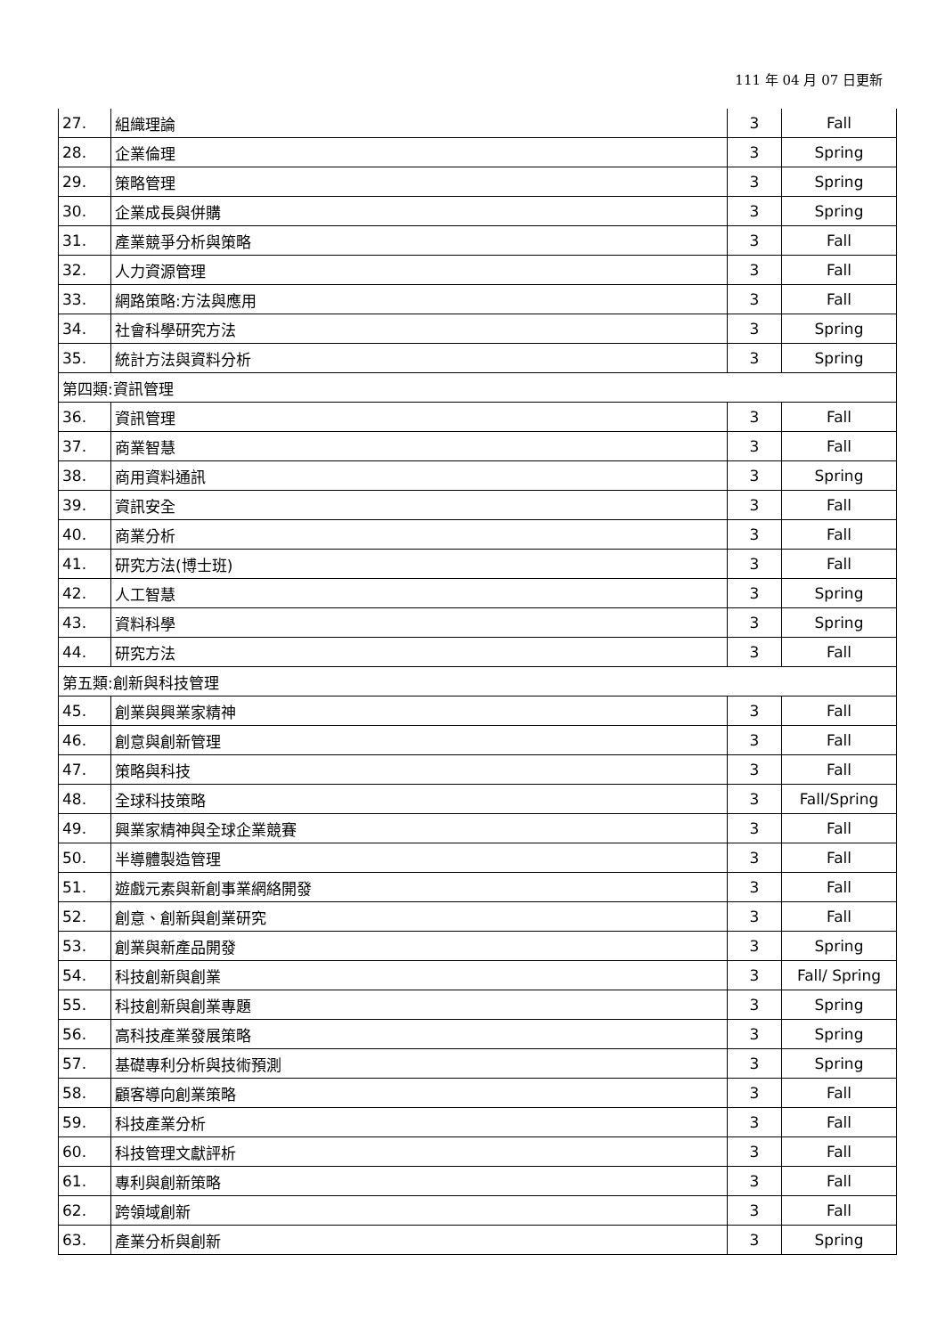111 年 04 月 07 日更新
| 27. | 組織理論 | 3 | Fall |
| 28. | 企業倫理 | 3 | Spring |
| 29. | 策略管理 | 3 | Spring |
| 30. | 企業成長與併購 | 3 | Spring |
| 31. | 產業競爭分析與策略 | 3 | Fall |
| 32. | 人力資源管理 | 3 | Fall |
| 33. | 網路策略:方法與應用 | 3 | Fall |
| 34. | 社會科學研究方法 | 3 | Spring |
| 35. | 統計方法與資料分析 | 3 | Spring |
| 第四類:資訊管理 | | | |
| 36. | 資訊管理 | 3 | Fall |
| 37. | 商業智慧 | 3 | Fall |
| 38. | 商用資料通訊 | 3 | Spring |
| 39. | 資訊安全 | 3 | Fall |
| 40. | 商業分析 | 3 | Fall |
| 41. | 研究方法(博士班) | 3 | Fall |
| 42. | 人工智慧 | 3 | Spring |
| 43. | 資料科學 | 3 | Spring |
| 44. | 研究方法 | 3 | Fall |
| 第五類:創新與科技管理 | | | |
| 45. | 創業與興業家精神 | 3 | Fall |
| 46. | 創意與創新管理 | 3 | Fall |
| 47. | 策略與科技 | 3 | Fall |
| 48. | 全球科技策略 | 3 | Fall/Spring |
| 49. | 興業家精神與全球企業競賽 | 3 | Fall |
| 50. | 半導體製造管理 | 3 | Fall |
| 51. | 遊戲元素與新創事業網絡開發 | 3 | Fall |
| 52. | 創意、創新與創業研究 | 3 | Fall |
| 53. | 創業與新產品開發 | 3 | Spring |
| 54. | 科技創新與創業 | 3 | Fall/ Spring |
| 55. | 科技創新與創業專題 | 3 | Spring |
| 56. | 高科技產業發展策略 | 3 | Spring |
| 57. | 基礎專利分析與技術預測 | 3 | Spring |
| 58. | 顧客導向創業策略 | 3 | Fall |
| 59. | 科技產業分析 | 3 | Fall |
| 60. | 科技管理文獻評析 | 3 | Fall |
| 61. | 專利與創新策略 | 3 | Fall |
| 62. | 跨領域創新 | 3 | Fall |
| 63. | 產業分析與創新 | 3 | Spring |